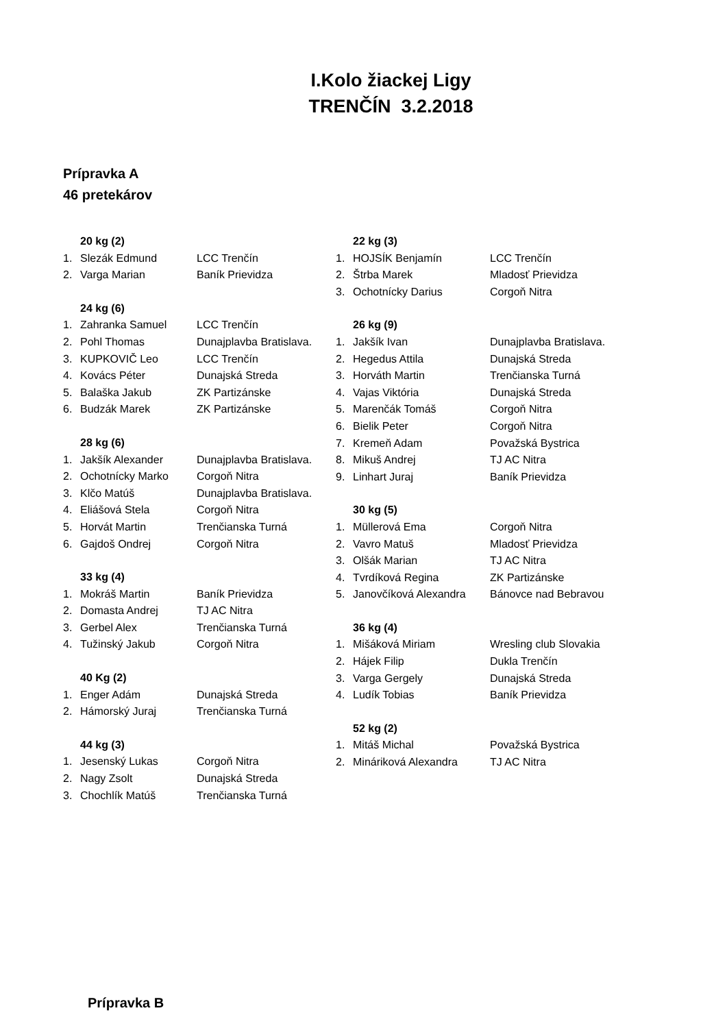I.Kolo žiackej Ligy
TRENČÍN 3.2.2018
Prípravka A
46 pretekárov
20 kg (2)
1. Slezák Edmund LCC Trenčín
2. Varga Marian Baník Prievidza
24 kg (6)
1. Zahranka Samuel LCC Trenčín
2. Pohl Thomas Dunajplavba Bratislava.
3. KUPKOVIČ Leo LCC Trenčín
4. Kovács Péter Dunajská Streda
5. Balaška Jakub ZK Partizánske
6. Budzák Marek ZK Partizánske
28 kg (6)
1. Jakšík Alexander Dunajplavba Bratislava.
2. Ochotnícky Marko Corgoň Nitra
3. Klčo Matúš Dunajplavba Bratislava.
4. Eliášová Stela Corgoň Nitra
5. Horvát Martin Trenčianska Turná
6. Gajdoš Ondrej Corgoň Nitra
33 kg (4)
1. Mokráš Martin Baník Prievidza
2. Domasta Andrej TJ AC Nitra
3. Gerbel Alex Trenčianska Turná
4. Tužinský Jakub Corgoň Nitra
40 Kg (2)
1. Enger Adám Dunajská Streda
2. Hámorský Juraj Trenčianska Turná
44 kg (3)
1. Jesenský Lukas Corgoň Nitra
2. Nagy Zsolt Dunajská Streda
3. Chochlík Matúš Trenčianska Turná
22 kg (3)
1. HOJSÍK Benjamín LCC Trenčín
2. Štrba Marek Mladosť Prievidza
3. Ochotnícky Darius Corgoň Nitra
26 kg (9)
1. Jakšík Ivan Dunajplavba Bratislava.
2. Hegedus Attila Dunajská Streda
3. Horváth Martin Trenčianska Turná
4. Vajas Viktória Dunajská Streda
5. Marenčák Tomáš Corgoň Nitra
6. Bielik Peter Corgoň Nitra
7. Kremeň Adam Považská Bystrica
8. Mikuš Andrej TJ AC Nitra
9. Linhart Juraj Baník Prievidza
30 kg (5)
1. Müllerová Ema Corgoň Nitra
2. Vavro Matuš Mladosť Prievidza
3. Olšák Marian TJ AC Nitra
4. Tvrdíková Regina ZK Partizánske
5. Janovčíková Alexandra Bánovce nad Bebravou
36 kg (4)
1. Mišáková Miriam Wresling club Slovakia
2. Hájek Filip Dukla Trenčín
3. Varga Gergely Dunajská Streda
4. Ludík Tobias Baník Prievidza
52 kg (2)
1. Mitáš Michal Považská Bystrica
2. Mináriková Alexandra TJ AC Nitra
Prípravka B